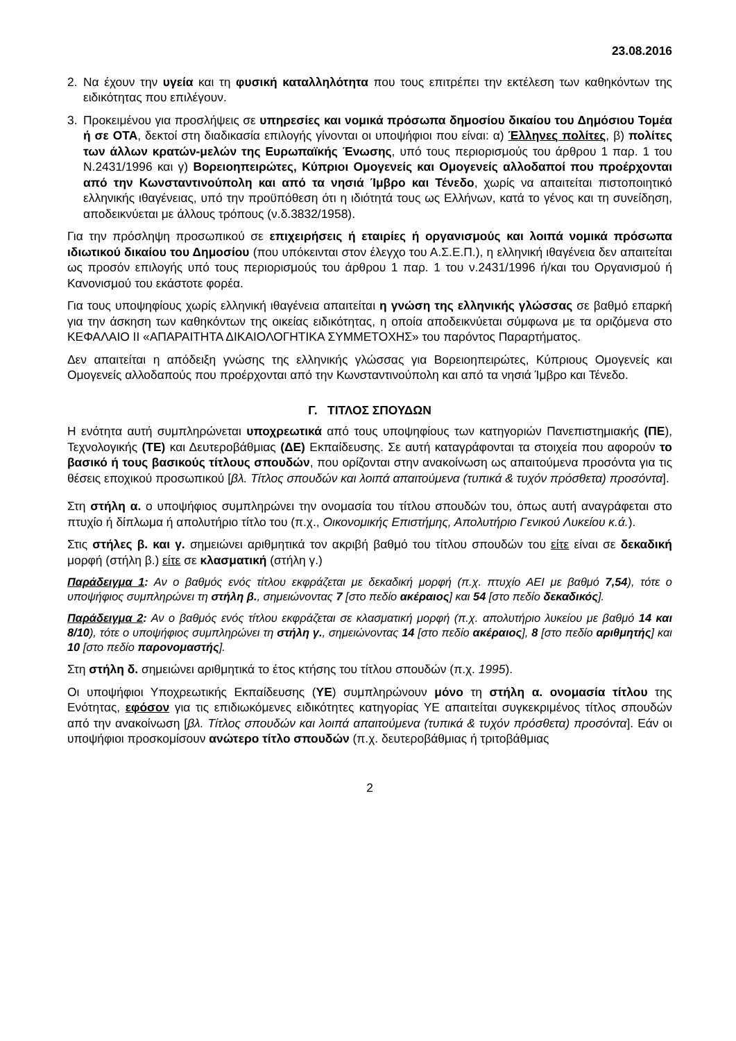23.08.2016
2. Να έχουν την υγεία και τη φυσική καταλληλότητα που τους επιτρέπει την εκτέλεση των καθηκόντων της ειδικότητας που επιλέγουν.
3. Προκειμένου για προσλήψεις σε υπηρεσίες και νομικά πρόσωπα δημοσίου δικαίου του Δημόσιου Τομέα ή σε ΟΤΑ, δεκτοί στη διαδικασία επιλογής γίνονται οι υποψήφιοι που είναι: α) Έλληνες πολίτες, β) πολίτες των άλλων κρατών-μελών της Ευρωπαϊκής Ένωσης, υπό τους περιορισμούς του άρθρου 1 παρ. 1 του Ν.2431/1996 και γ) Βορειοηπειρώτες, Κύπριοι Ομογενείς και Ομογενείς αλλοδαποί που προέρχονται από την Κωνσταντινούπολη και από τα νησιά Ίμβρο και Τένεδο, χωρίς να απαιτείται πιστοποιητικό ελληνικής ιθαγένειας, υπό την προϋπόθεση ότι η ιδιότητά τους ως Ελλήνων, κατά το γένος και τη συνείδηση, αποδεικνύεται με άλλους τρόπους (ν.δ.3832/1958).
Για την πρόσληψη προσωπικού σε επιχειρήσεις ή εταιρίες ή οργανισμούς και λοιπά νομικά πρόσωπα ιδιωτικού δικαίου του Δημοσίου (που υπόκεινται στον έλεγχο του Α.Σ.Ε.Π.), η ελληνική ιθαγένεια δεν απαιτείται ως προσόν επιλογής υπό τους περιορισμούς του άρθρου 1 παρ. 1 του ν.2431/1996 ή/και του Οργανισμού ή Κανονισμού του εκάστοτε φορέα.
Για τους υποψηφίους χωρίς ελληνική ιθαγένεια απαιτείται η γνώση της ελληνικής γλώσσας σε βαθμό επαρκή για την άσκηση των καθηκόντων της οικείας ειδικότητας, η οποία αποδεικνύεται σύμφωνα με τα οριζόμενα στο ΚΕΦΑΛΑΙΟ ΙΙ «ΑΠΑΡΑΙΤΗΤΑ ΔΙΚΑΙΟΛΟΓΗΤΙΚΑ ΣΥΜΜΕΤΟΧΗΣ» του παρόντος Παραρτήματος.
Δεν απαιτείται η απόδειξη γνώσης της ελληνικής γλώσσας για Βορειοηπειρώτες, Κύπριους Ομογενείς και Ομογενείς αλλοδαπούς που προέρχονται από την Κωνσταντινούπολη και από τα νησιά Ίμβρο και Τένεδο.
Γ. ΤΙΤΛΟΣ ΣΠΟΥΔΩΝ
Η ενότητα αυτή συμπληρώνεται υποχρεωτικά από τους υποψηφίους των κατηγοριών Πανεπιστημιακής (ΠΕ), Τεχνολογικής (ΤΕ) και Δευτεροβάθμιας (ΔΕ) Εκπαίδευσης. Σε αυτή καταγράφονται τα στοιχεία που αφορούν το βασικό ή τους βασικούς τίτλους σπουδών, που ορίζονται στην ανακοίνωση ως απαιτούμενα προσόντα για τις θέσεις εποχικού προσωπικού [βλ. Τίτλος σπουδών και λοιπά απαιτούμενα (τυπικά & τυχόν πρόσθετα) προσόντα].
Στη στήλη α. ο υποψήφιος συμπληρώνει την ονομασία του τίτλου σπουδών του, όπως αυτή αναγράφεται στο πτυχίο ή δίπλωμα ή απολυτήριο τίτλο του (π.χ., Οικονομικής Επιστήμης, Απολυτήριο Γενικού Λυκείου κ.ά.).
Στις στήλες β. και γ. σημειώνει αριθμητικά τον ακριβή βαθμό του τίτλου σπουδών του είτε είναι σε δεκαδική μορφή (στήλη β.) είτε σε κλασματική (στήλη γ.)
Παράδειγμα 1: Αν ο βαθμός ενός τίτλου εκφράζεται με δεκαδική μορφή (π.χ. πτυχίο ΑΕΙ με βαθμό 7,54), τότε ο υποψήφιος συμπληρώνει τη στήλη β., σημειώνοντας 7 [στο πεδίο ακέραιος] και 54 [στο πεδίο δεκαδικός].
Παράδειγμα 2: Αν ο βαθμός ενός τίτλου εκφράζεται σε κλασματική μορφή (π.χ. απολυτήριο λυκείου με βαθμό 14 και 8/10), τότε ο υποψήφιος συμπληρώνει τη στήλη γ., σημειώνοντας 14 [στο πεδίο ακέραιος], 8 [στο πεδίο αριθμητής] και 10 [στο πεδίο παρονομαστής].
Στη στήλη δ. σημειώνει αριθμητικά το έτος κτήσης του τίτλου σπουδών (π.χ. 1995).
Οι υποψήφιοι Υποχρεωτικής Εκπαίδευσης (ΥΕ) συμπληρώνουν μόνο τη στήλη α. ονομασία τίτλου της Ενότητας, εφόσον για τις επιδιωκόμενες ειδικότητες κατηγορίας ΥΕ απαιτείται συγκεκριμένος τίτλος σπουδών από την ανακοίνωση [βλ. Τίτλος σπουδών και λοιπά απαιτούμενα (τυπικά & τυχόν πρόσθετα) προσόντα]. Εάν οι υποψήφιοι προσκομίσουν ανώτερο τίτλο σπουδών (π.χ. δευτεροβάθμιας ή τριτοβάθμιας
2